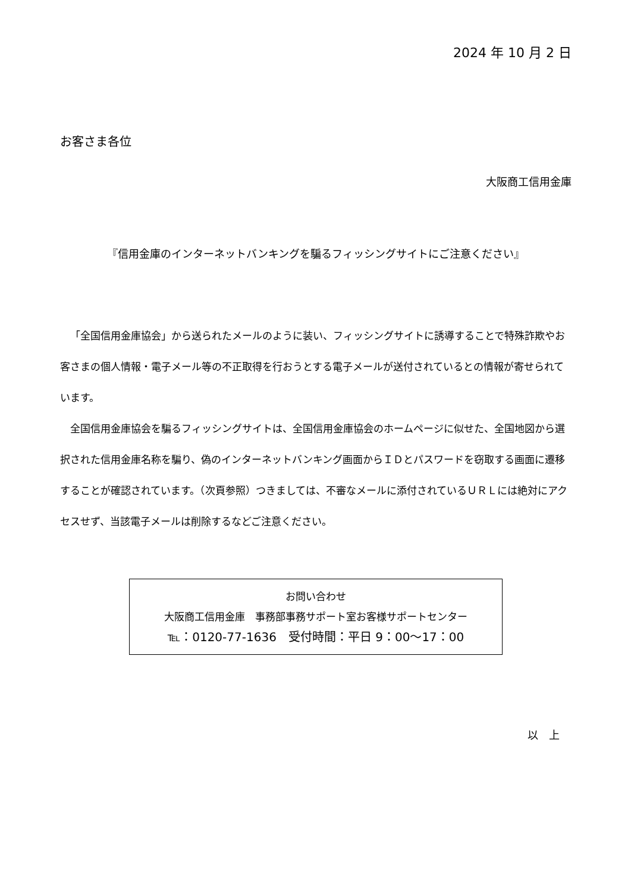2024 年 10 月 2 日
お客さま各位
大阪商工信用金庫
『信用金庫のインターネットバンキングを騙るフィッシングサイトにご注意ください』
「全国信用金庫協会」から送られたメールのように装い、フィッシングサイトに誘導することで特殊詐欺やお客さまの個人情報・電子メール等の不正取得を行おうとする電子メールが送付されているとの情報が寄せられています。
全国信用金庫協会を騙るフィッシングサイトは、全国信用金庫協会のホームページに似せた、全国地図から選択された信用金庫名称を騙り、偽のインターネットバンキング画面からＩＤとパスワードを窃取する画面に遷移することが確認されています。（次頁参照）つきましては、不審なメールに添付されているＵＲＬには絶対にアクセスせず、当該電子メールは削除するなどご注意ください。
お問い合わせ
大阪商工信用金庫　事務部事務サポート室お客様サポートセンター
℡：0120-77-1636　受付時間：平日 9：00～17：00
以　上